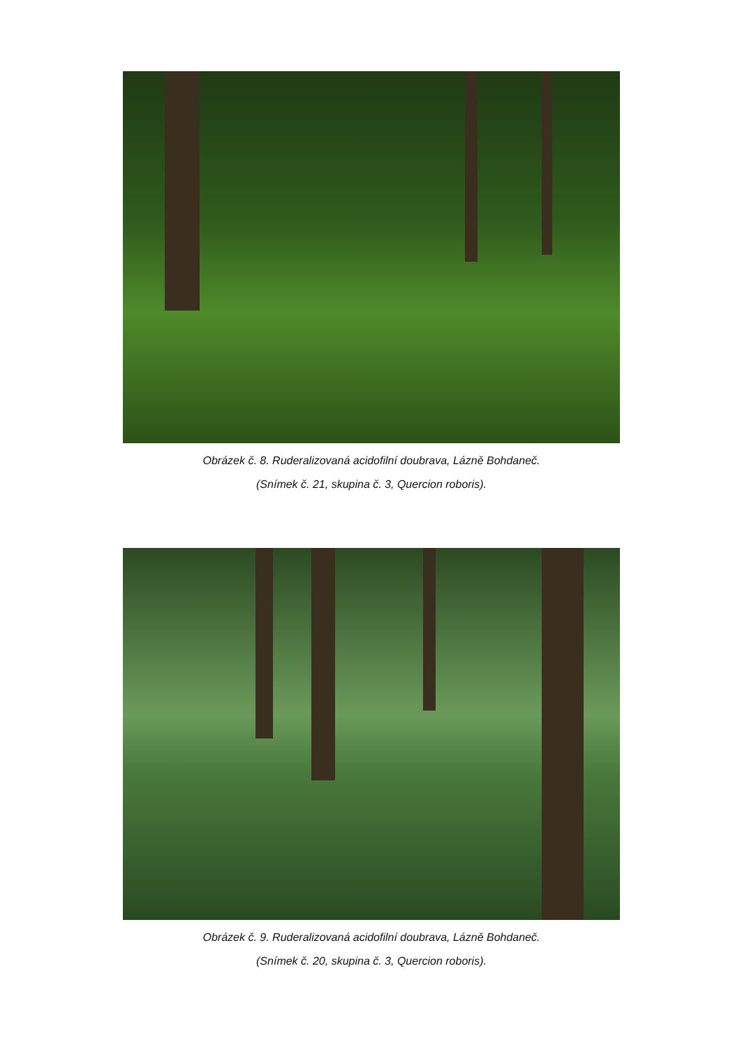Obrázek č. 8. Ruderalizovaná acidofilní doubrava, Lázně Bohdaneč.
(Snímek č. 21, skupina č. 3, Quercion roboris).
Obrázek č. 9. Ruderalizovaná acidofilní doubrava, Lázně Bohdaneč.
(Snímek č. 20, skupina č. 3, Quercion roboris).